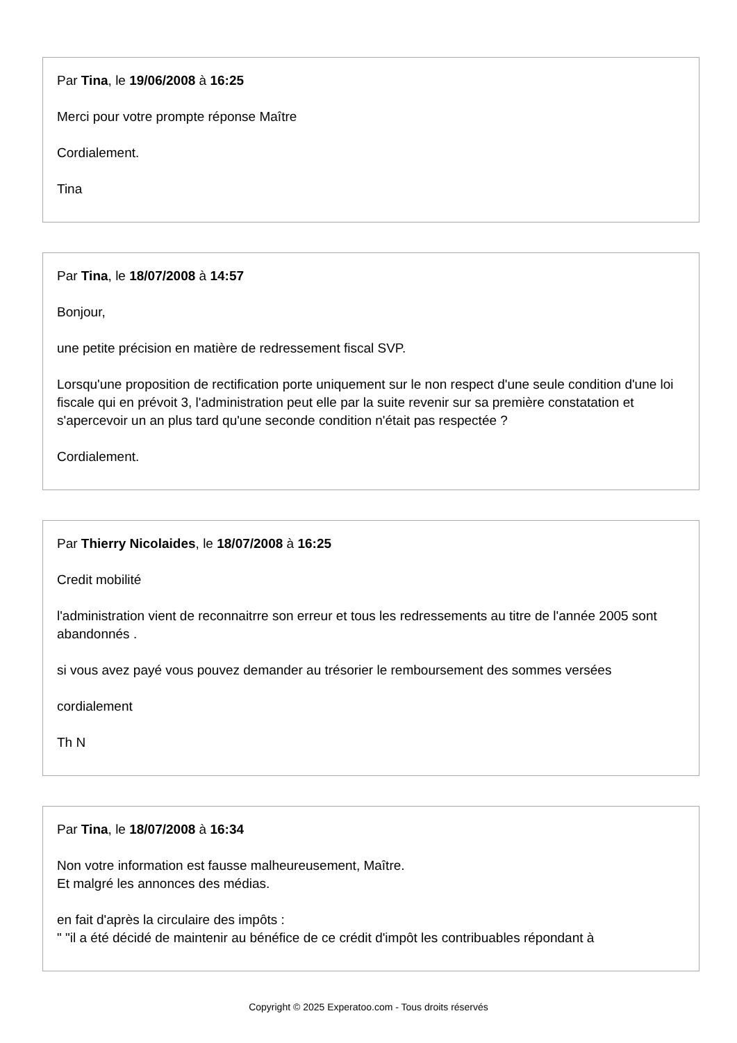Par Tina, le 19/06/2008 à 16:25
Merci pour votre prompte réponse Maître
Cordialement.
Tina
Par Tina, le 18/07/2008 à 14:57
Bonjour,
une petite précision en matière de redressement fiscal SVP.
Lorsqu'une proposition de rectification porte uniquement sur le non respect d'une seule condition d'une loi fiscale qui en prévoit 3, l'administration peut elle par la suite revenir sur sa première constatation et s'apercevoir un an plus tard qu'une seconde condition n'était pas respectée ?
Cordialement.
Par Thierry Nicolaides, le 18/07/2008 à 16:25
Credit mobilité
l'administration vient de reconnaitrre son erreur et tous les redressements au titre de l'année 2005 sont abandonnés .
si vous avez payé vous pouvez demander au trésorier le remboursement des sommes versées
cordialement
Th N
Par Tina, le 18/07/2008 à 16:34
Non votre information est fausse malheureusement, Maître.
Et malgré les annonces des médias.
en fait d'après la circulaire des impôts :
" "il a été décidé de maintenir au bénéfice de ce crédit d'impôt les contribuables répondant à
Copyright © 2025 Experatoo.com - Tous droits réservés